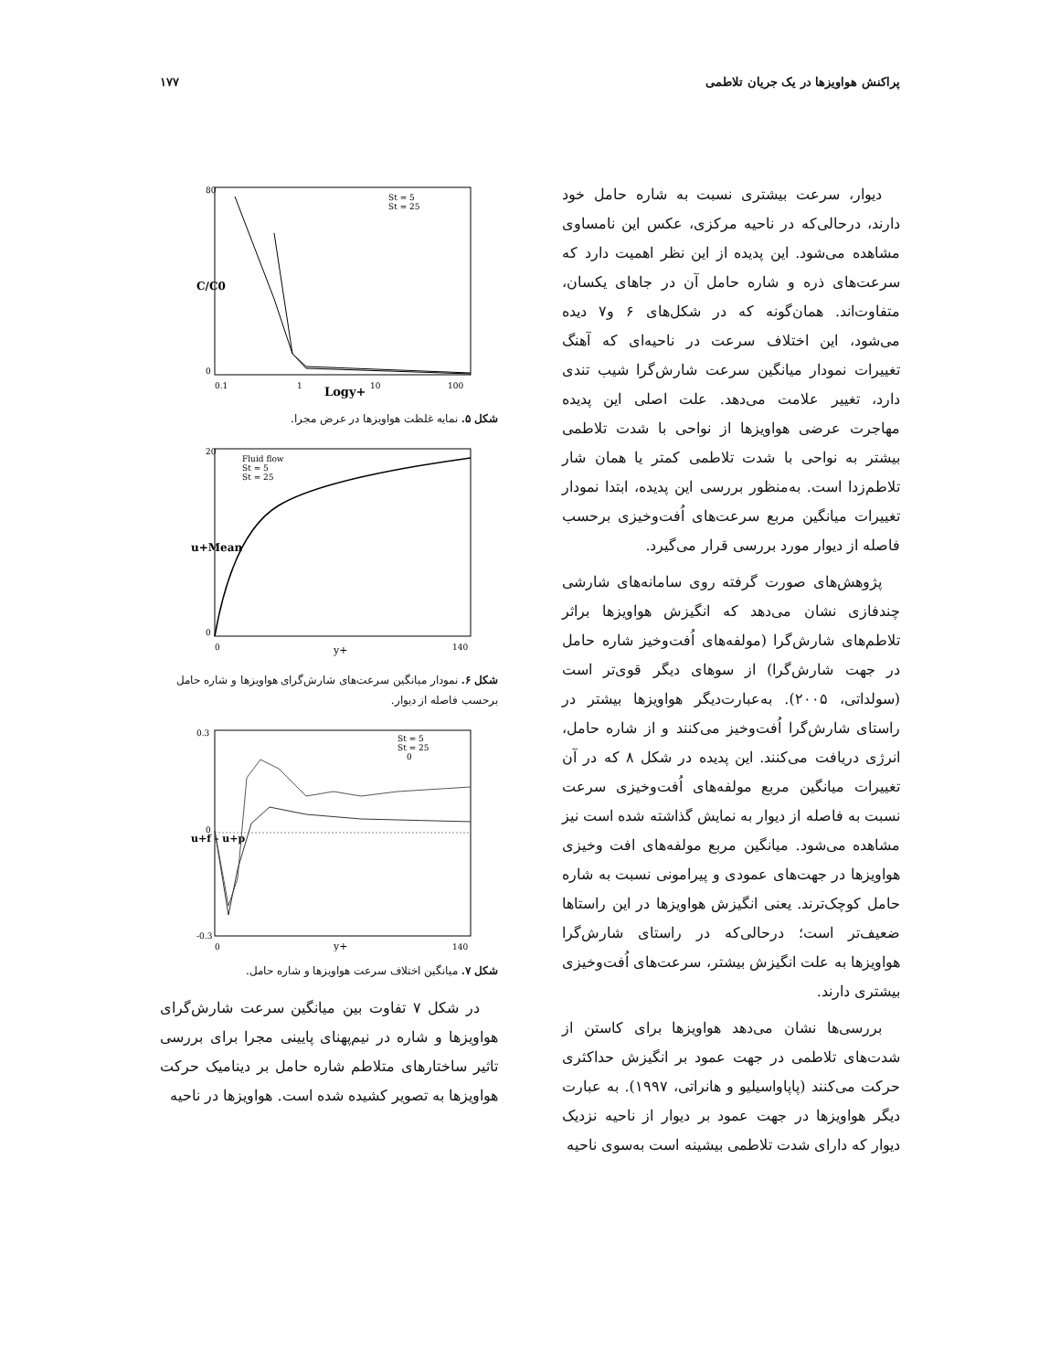پراکنش هواویزها در یک جریان تلاطمی ۱۷۷
دیوار، سرعت بیشتری نسبت به شاره حامل خود دارند، درحالی‌که در ناحیه مرکزی، عکس این نامساوی مشاهده می‌شود. این پدیده از این نظر اهمیت دارد که سرعت‌های ذره و شاره حامل آن در جاهای یکسان، متفاوت‌اند. همان‌گونه که در شکل‌های ۶ و۷ دیده می‌شود، این اختلاف سرعت در ناحیه‌ای که آهنگ تغییرات نمودار میانگین سرعت شارش‌گرا شیب تندی دارد، تغییر علامت می‌دهد. علت اصلی این پدیده مهاجرت عرضی هواویزها از نواحی با شدت تلاطمی بیشتر به نواحی با شدت تلاطمی کمتر یا همان شار تلاطم‌زدا است. به‌منظور بررسی این پدیده، ابتدا نمودار تغییرات میانگین مربع سرعت‌های اُفت‌وخیزی برحسب فاصله از دیوار مورد بررسی قرار می‌گیرد.
پژوهش‌های صورت گرفته روی سامانه‌های شارشی چندفازی نشان می‌دهد که انگیزش هواویزها براثر تلاطم‌های شارش‌گرا (مولفه‌های اُفت‌وخیز شاره حامل در جهت شارش‌گرا) از سوهای دیگر قوی‌تر است (سولداتی، ۲۰۰۵). به‌عبارت‌دیگر هواویزها بیشتر در راستای شارش‌گرا اُفت‌وخیز می‌کنند و از شاره حامل، انرژی دریافت می‌کنند. این پدیده در شکل ۸ که در آن تغییرات میانگین مربع مولفه‌های اُفت‌وخیزی سرعت نسبت به فاصله از دیوار به نمایش گذاشته شده است نیز مشاهده می‌شود. میانگین مربع مولفه‌های افت وخیزی هواویزها در جهت‌های عمودی و پیرامونی نسبت به شاره حامل کوچک‌ترند. یعنی انگیزش هواویزها در این راستاها ضعیف‌تر است؛ درحالی‌که در راستای شارش‌گرا هواویزها به علت انگیزش بیشتر، سرعت‌های اُفت‌وخیزی بیشتری دارند.
بررسی‌ها نشان می‌دهد هواویزها برای کاستن از شدت‌های تلاطمی در جهت عمود بر انگیزش حداکثری حرکت می‌کنند (پاپاواسیلیو و هانراتی، ۱۹۹۷). به عبارت دیگر هواویزها در جهت عمود بر دیوار از ناحیه نزدیک دیوار که دارای شدت تلاطمی بیشینه است به‌سوی ناحیه
C/C0
80
0
0.1
1
10
100
Logy+
St = 5
St = 25
شکل ۵. نمایه غلظت هواویزها در عرض مجرا.
u+Mean
20
0
0
y+
140
Fluid flow
St = 5
St = 25
شکل ۶. نمودار میانگین سرعت‌های شارش‌گرای هواویزها و شاره حامل برحسب فاصله از دیوار.
u+f - u+p
0.3
0
-0.3
0
y+
140
St = 5
St = 25
0
شکل ۷. میانگین اختلاف سرعت هواویزها و شاره حامل.
در شکل ۷ تفاوت بین میانگین سرعت شارش‌گرای هواویزها و شاره در نیم‌پهنای پایینی مجرا برای بررسی تاثیر ساختارهای متلاطم شاره حامل بر دینامیک حرکت هواویزها به تصویر کشیده شده است. هواویزها در ناحیه